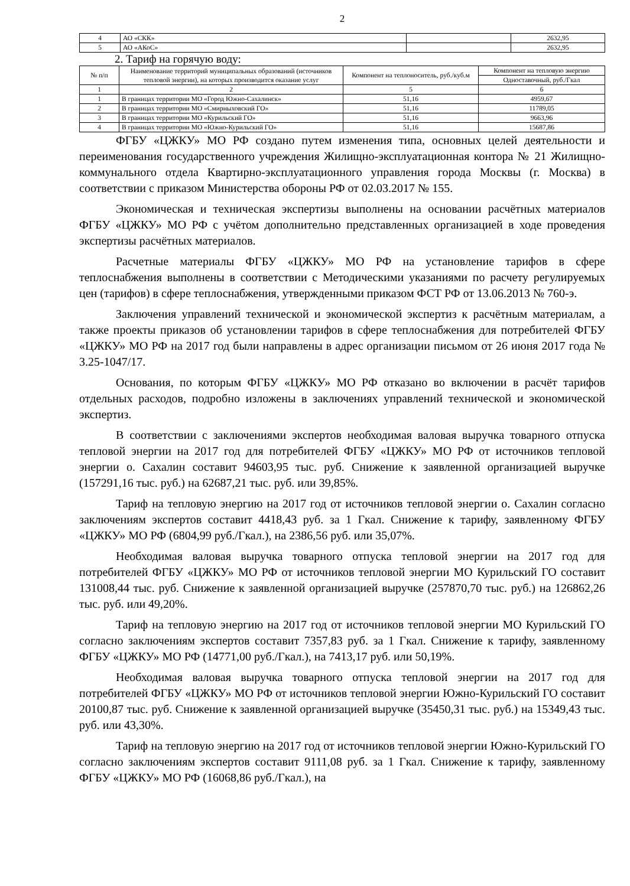2
| 4 | АО «СКК» | | 2632,95 |
| 5 | АО «АКоС» | | 2632,95 |
2. Тариф на горячую воду:
| № п/п | Наименование территорий муниципальных образований (источников тепловой энергии), на которых производится оказание услуг | Компонент на теплоноситель, руб./куб.м | Компонент на тепловую энергию |
| --- | --- | --- | --- |
| | | | Одноставочный, руб./Гкал |
| 1 | 2 | 5 | 6 |
| 1 | В границах территории МО «Город Южно-Сахалинск» | 51,16 | 4959,67 |
| 2 | В границах территории МО «Смирныховский ГО» | 51,16 | 11789,05 |
| 3 | В границах территории МО «Курильский ГО» | 51,16 | 9663,96 |
| 4 | В границах территории МО «Южно-Курильский ГО» | 51,16 | 15687,86 |
ФГБУ «ЦЖКУ» МО РФ создано путем изменения типа, основных целей деятельности и переименования государственного учреждения Жилищно-эксплуатационная контора № 21 Жилищно-коммунального отдела Квартирно-эксплуатационного управления города Москвы (г. Москва) в соответствии с приказом Министерства обороны РФ от 02.03.2017 № 155.
Экономическая и техническая экспертизы выполнены на основании расчётных материалов ФГБУ «ЦЖКУ» МО РФ с учётом дополнительно представленных организацией в ходе проведения экспертизы расчётных материалов.
Расчетные материалы ФГБУ «ЦЖКУ» МО РФ на установление тарифов в сфере теплоснабжения выполнены в соответствии с Методическими указаниями по расчету регулируемых цен (тарифов) в сфере теплоснабжения, утвержденными приказом ФСТ РФ от 13.06.2013 № 760-э.
Заключения управлений технической и экономической экспертиз к расчётным материалам, а также проекты приказов об установлении тарифов в сфере теплоснабжения для потребителей ФГБУ «ЦЖКУ» МО РФ на 2017 год были направлены в адрес организации письмом от 26 июня 2017 года № 3.25-1047/17.
Основания, по которым ФГБУ «ЦЖКУ» МО РФ отказано во включении в расчёт тарифов отдельных расходов, подробно изложены в заключениях управлений технической и экономической экспертиз.
В соответствии с заключениями экспертов необходимая валовая выручка товарного отпуска тепловой энергии на 2017 год для потребителей ФГБУ «ЦЖКУ» МО РФ от источников тепловой энергии о. Сахалин составит 94603,95 тыс. руб. Снижение к заявленной организацией выручке (157291,16 тыс. руб.) на 62687,21 тыс. руб. или 39,85%.
Тариф на тепловую энергию на 2017 год от источников тепловой энергии о. Сахалин согласно заключениям экспертов составит 4418,43 руб. за 1 Гкал. Снижение к тарифу, заявленному ФГБУ «ЦЖКУ» МО РФ (6804,99 руб./Гкал.), на 2386,56 руб. или 35,07%.
Необходимая валовая выручка товарного отпуска тепловой энергии на 2017 год для потребителей ФГБУ «ЦЖКУ» МО РФ от источников тепловой энергии МО Курильский ГО составит 131008,44 тыс. руб. Снижение к заявленной организацией выручке (257870,70 тыс. руб.) на 126862,26 тыс. руб. или 49,20%.
Тариф на тепловую энергию на 2017 год от источников тепловой энергии МО Курильский ГО согласно заключениям экспертов составит 7357,83 руб. за 1 Гкал. Снижение к тарифу, заявленному ФГБУ «ЦЖКУ» МО РФ (14771,00 руб./Гкал.), на 7413,17 руб. или 50,19%.
Необходимая валовая выручка товарного отпуска тепловой энергии на 2017 год для потребителей ФГБУ «ЦЖКУ» МО РФ от источников тепловой энергии Южно-Курильский ГО составит 20100,87 тыс. руб. Снижение к заявленной организацией выручке (35450,31 тыс. руб.) на 15349,43 тыс. руб. или 43,30%.
Тариф на тепловую энергию на 2017 год от источников тепловой энергии Южно-Курильский ГО согласно заключениям экспертов составит 9111,08 руб. за 1 Гкал. Снижение к тарифу, заявленному ФГБУ «ЦЖКУ» МО РФ (16068,86 руб./Гкал.), на